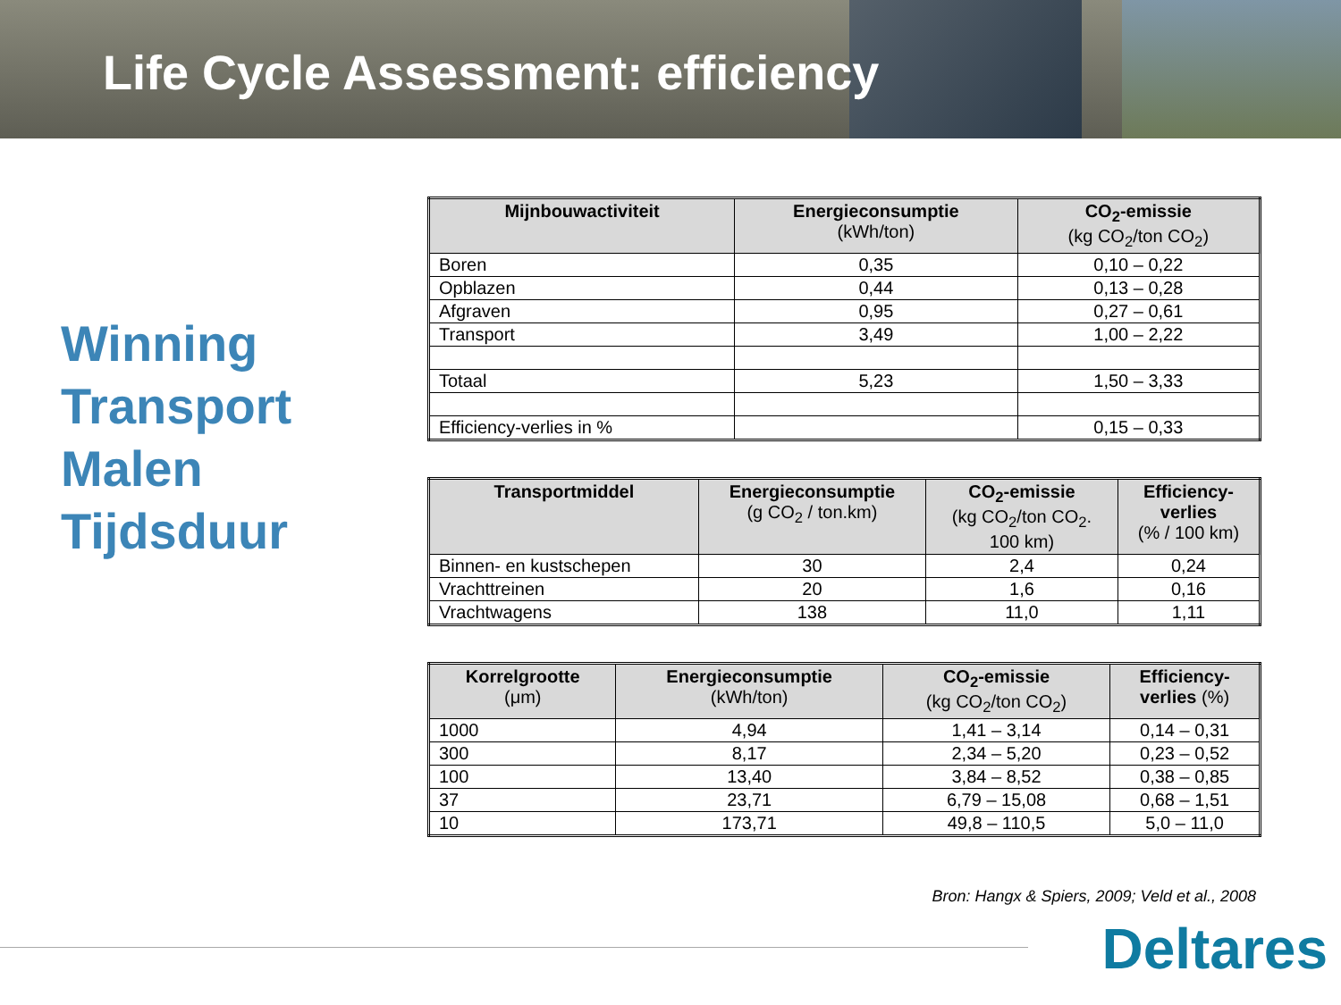Life Cycle Assessment: efficiency
Winning
Transport
Malen
Tijdsduur
| Mijnbouwactiviteit | Energieconsumptie (kWh/ton) | CO<sub>2</sub>-emissie (kg CO<sub>2</sub>/ton CO<sub>2</sub>) |
| --- | --- | --- |
| Boren | 0,35 | 0,10 – 0,22 |
| Opblazen | 0,44 | 0,13 – 0,28 |
| Afgraven | 0,95 | 0,27 – 0,61 |
| Transport | 3,49 | 1,00 – 2,22 |
| Totaal | 5,23 | 1,50 – 3,33 |
| Efficiency-verlies in % | | 0,15 – 0,33 |
| Transportmiddel | Energieconsumptie (g CO<sub>2</sub> / ton.km) | CO<sub>2</sub>-emissie (kg CO<sub>2</sub>/ton CO<sub>2</sub>. 100 km) | Efficiency- verlies (% / 100 km) |
| --- | --- | --- | --- |
| Binnen- en kustschepen | 30 | 2,4 | 0,24 |
| Vrachttreinen | 20 | 1,6 | 0,16 |
| Vrachtwagens | 138 | 11,0 | 1,11 |
| Korrelgrootte (μm) | Energieconsumptie (kWh/ton) | CO<sub>2</sub>-emissie (kg CO<sub>2</sub>/ton CO<sub>2</sub>) | Efficiency- verlies (%) |
| --- | --- | --- | --- |
| 1000 | 4,94 | 1,41 – 3,14 | 0,14 – 0,31 |
| 300 | 8,17 | 2,34 – 5,20 | 0,23 – 0,52 |
| 100 | 13,40 | 3,84 – 8,52 | 0,38 – 0,85 |
| 37 | 23,71 | 6,79 – 15,08 | 0,68 – 1,51 |
| 10 | 173,71 | 49,8 – 110,5 | 5,0 – 11,0 |
Bron: Hangx & Spiers, 2009; Veld et al., 2008
Deltares